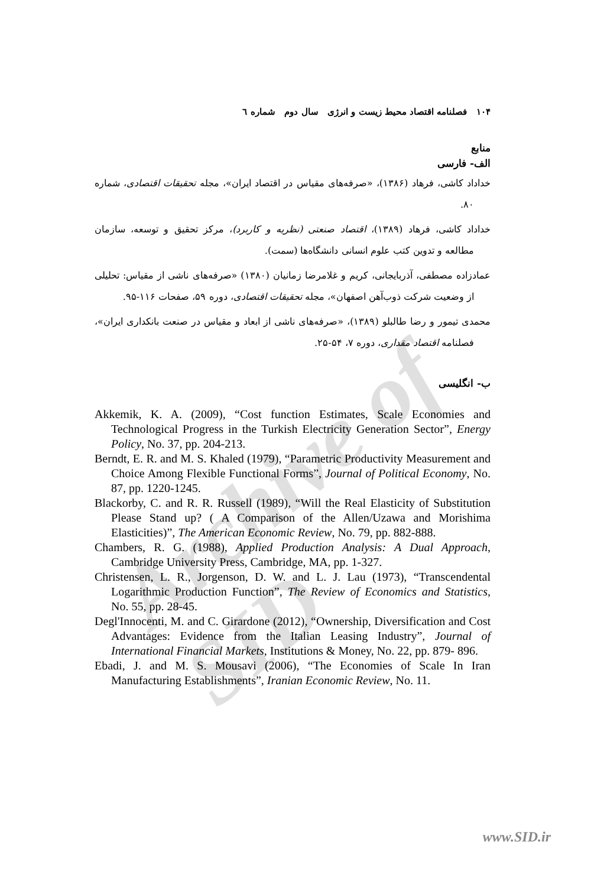Archive of SID
۱۰۴ فصلنامه اقتصاد محیط زیست و انرژی سال دوم شماره ٦
منابع
الف- فارسی
خداداد کاشی، فرهاد (۱۳۸۶)، «صرفه‌های مقیاس در اقتصاد ایران»، مجله تحقیقات اقتصادی، شماره ۸۰.
خداداد کاشی، فرهاد (۱۳۸۹)، اقتصاد صنعتی (نظریه و کاربرد)، مرکز تحقیق و توسعه، سازمان مطالعه و تدوین کتب علوم انسانی دانشگاه‌ها (سمت).
عمادزاده مصطفی، آذربایجانی، کریم و غلامرضا زمانیان (۱۳۸۰) «صرفه‌های ناشی از مقیاس: تحلیلی از وضعیت شرکت ذوب‌آهن اصفهان»، مجله تحقیقات اقتصادی، دوره ۵۹، صفحات ۱۱۶-۹۵.
محمدی تیمور و رضا طالبلو (۱۳۸۹)، «صرفه‌های ناشی از ابعاد و مقیاس در صنعت بانکداری ایران»، فصلنامه اقتصاد مقداری، دوره ۷، ۵۴-۲۵.
ب- انگلیسی
Akkemik, K. A. (2009), “Cost function Estimates, Scale Economies and Technological Progress in the Turkish Electricity Generation Sector”, Energy Policy, No. 37, pp. 204-213.
Berndt, E. R. and M. S. Khaled (1979), “Parametric Productivity Measurement and Choice Among Flexible Functional Forms”, Journal of Political Economy, No. 87, pp. 1220-1245.
Blackorby, C. and R. R. Russell (1989), “Will the Real Elasticity of Substitution Please Stand up? ( A Comparison of the Allen/Uzawa and Morishima Elasticities)”, The American Economic Review, No. 79, pp. 882-888.
Chambers, R. G. (1988), Applied Production Analysis: A Dual Approach, Cambridge University Press, Cambridge, MA, pp. 1-327.
Christensen, L. R., Jorgenson, D. W. and L. J. Lau (1973), “Transcendental Logarithmic Production Function”, The Review of Economics and Statistics, No. 55, pp. 28-45.
Degl'Innocenti, M. and C. Girardone (2012), “Ownership, Diversification and Cost Advantages: Evidence from the Italian Leasing Industry”, Journal of International Financial Markets, Institutions & Money, No. 22, pp. 879- 896.
Ebadi, J. and M. S. Mousavi (2006), “The Economies of Scale In Iran Manufacturing Establishments”, Iranian Economic Review, No. 11.
www.SID.ir